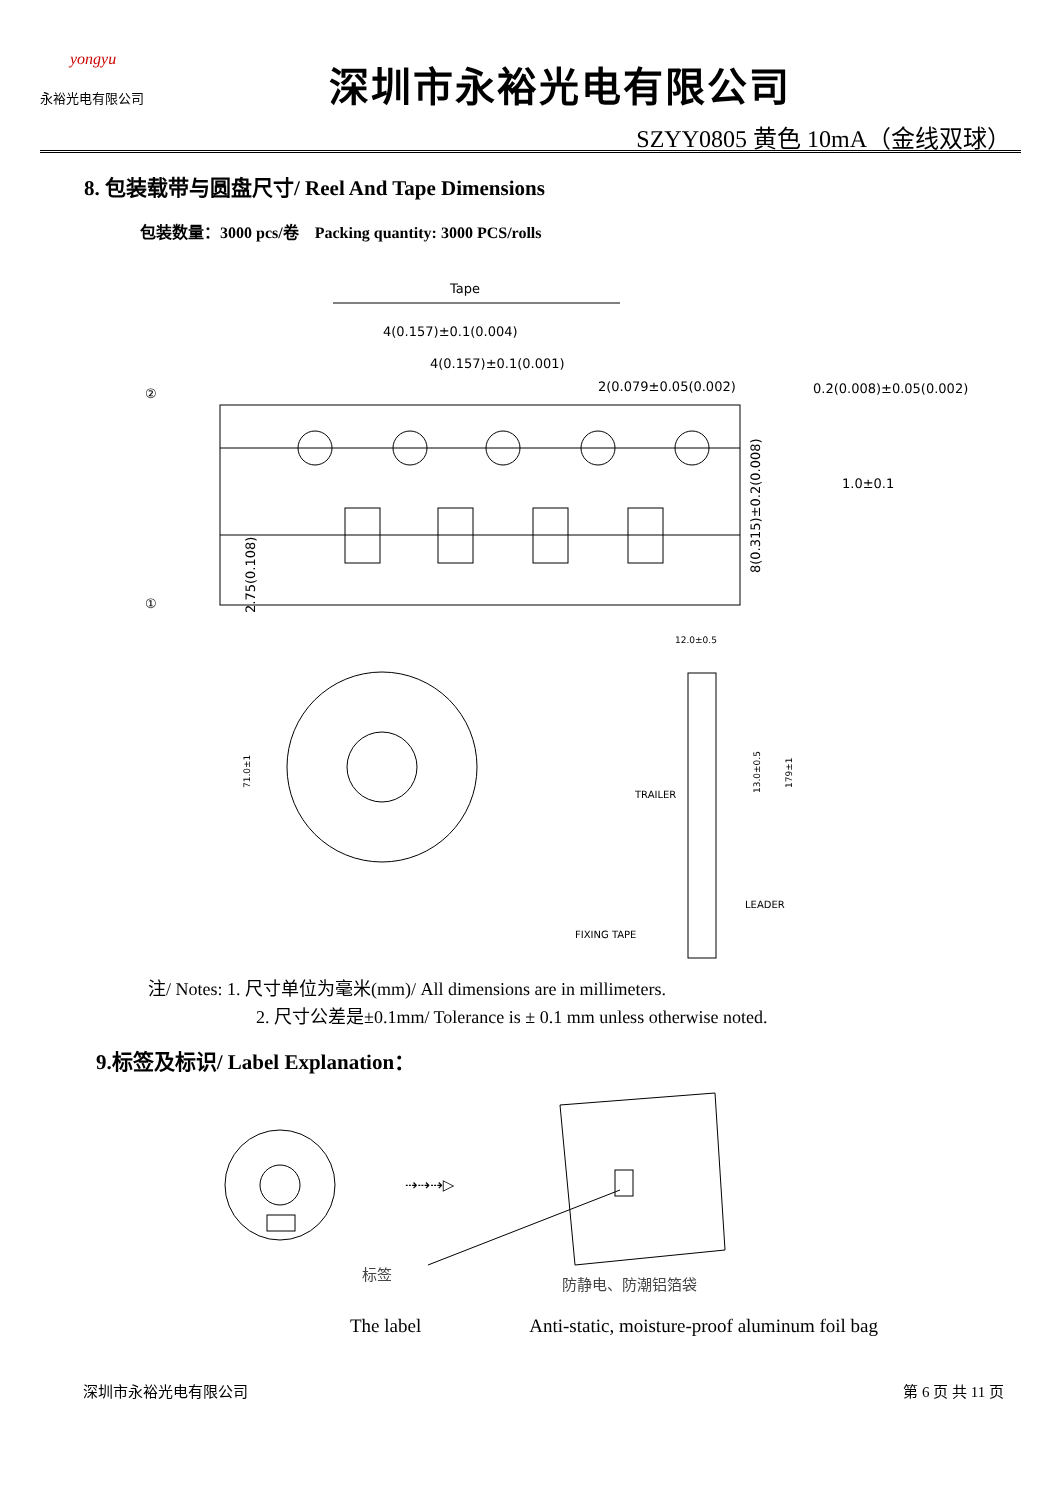yongyu
永裕光电有限公司
深圳市永裕光电有限公司
SZYY0805 黄色 10mA（金线双球）
8. 包装载带与圆盘尺寸/ Reel And Tape Dimensions
包装数量：3000 pcs/卷 Packing quantity: 3000 PCS/rolls
Tape
4(0.157)±0.1(0.004)
4(0.157)±0.1(0.001)
2(0.079±0.05(0.002)
0.2(0.008)±0.05(0.002)
②
①
2.75(0.108)
8(0.315)±0.2(0.008)
1.0±0.1
12.0±0.5
71.0±1
TRAILER
LEADER
FIXING TAPE
13.0±0.5
179±1
注/ Notes: 1. 尺寸单位为毫米(mm)/ All dimensions are in millimeters.
2. 尺寸公差是±0.1mm/ Tolerance is ± 0.1 mm unless otherwise noted.
9.标签及标识/ Label Explanation：
⇢⇢⇢▷
标签
防静电、防潮铝箔袋
The label Anti-static, moisture-proof aluminum foil bag
深圳市永裕光电有限公司 第 6 页 共 11 页